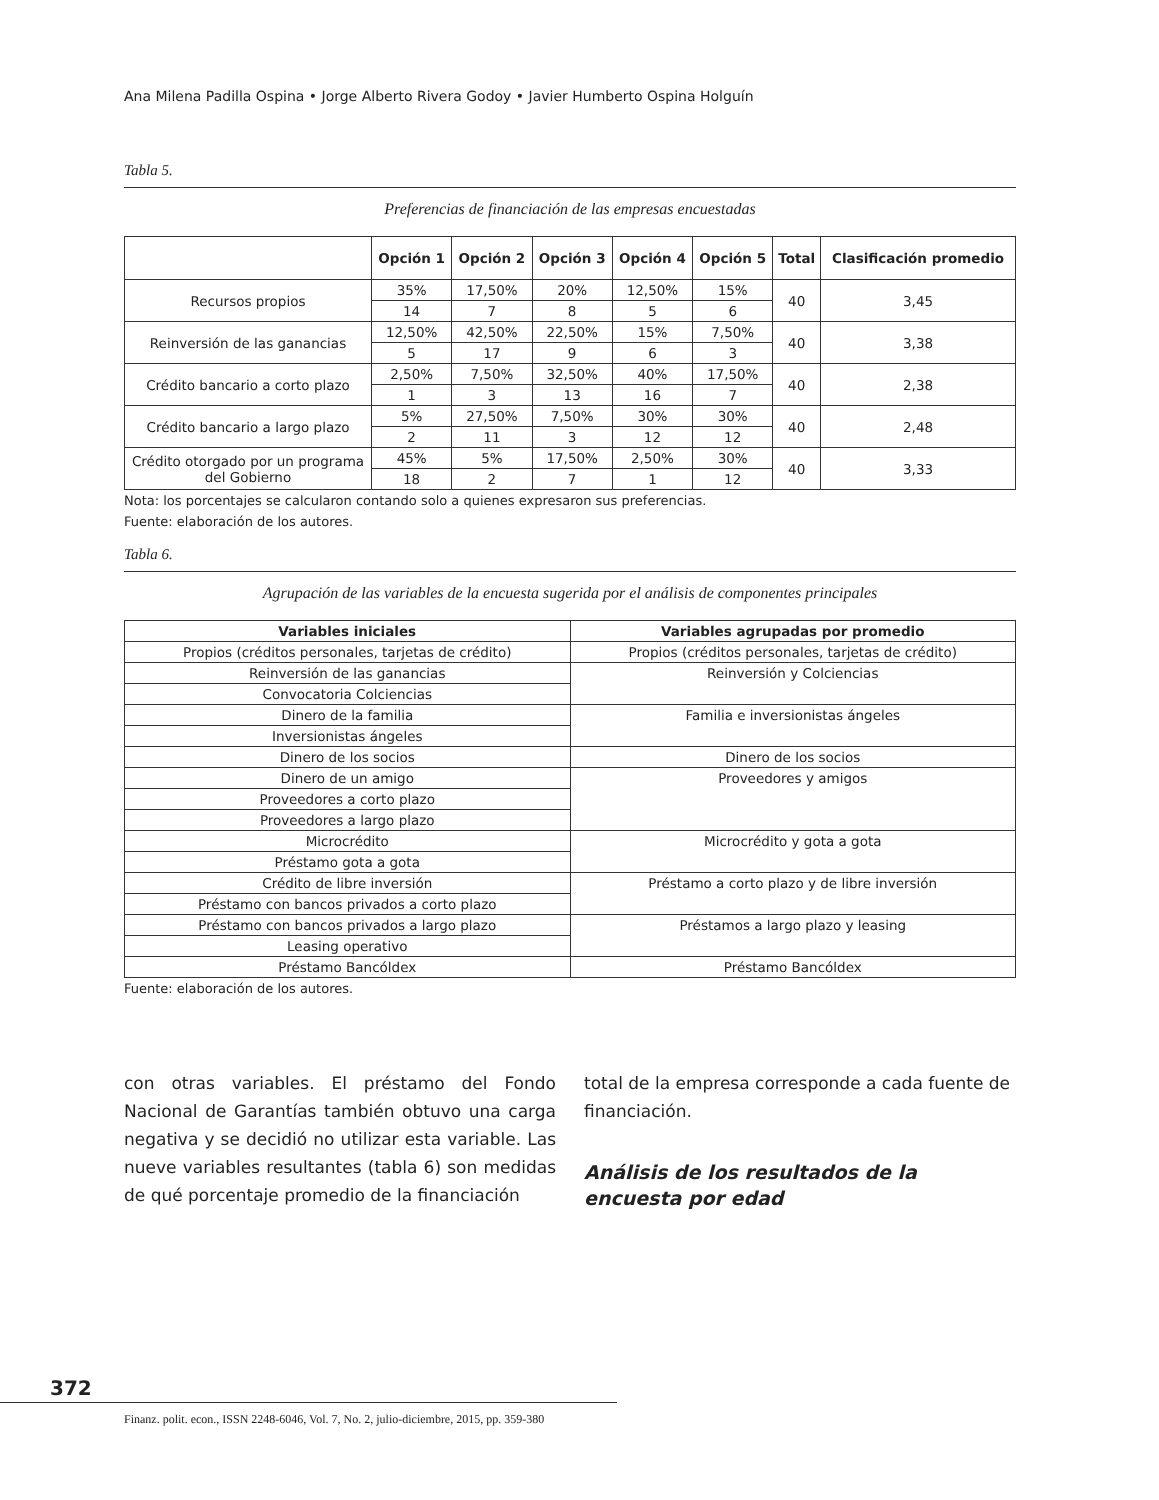Ana Milena Padilla Ospina • Jorge Alberto Rivera Godoy • Javier Humberto Ospina Holguín
Tabla 5.
Preferencias de financiación de las empresas encuestadas
| | Opción 1 | Opción 2 | Opción 3 | Opción 4 | Opción 5 | Total | Clasificación promedio |
| --- | --- | --- | --- | --- | --- | --- | --- |
| Recursos propios | 35% | 17,50% | 20% | 12,50% | 15% | 40 | 3,45 |
| | 14 | 7 | 8 | 5 | 6 | | |
| Reinversión de las ganancias | 12,50% | 42,50% | 22,50% | 15% | 7,50% | 40 | 3,38 |
| | 5 | 17 | 9 | 6 | 3 | | |
| Crédito bancario a corto plazo | 2,50% | 7,50% | 32,50% | 40% | 17,50% | 40 | 2,38 |
| | 1 | 3 | 13 | 16 | 7 | | |
| Crédito bancario a largo plazo | 5% | 27,50% | 7,50% | 30% | 30% | 40 | 2,48 |
| | 2 | 11 | 3 | 12 | 12 | | |
| Crédito otorgado por un programa del Gobierno | 45% | 5% | 17,50% | 2,50% | 30% | 40 | 3,33 |
| | 18 | 2 | 7 | 1 | 12 | | |
Nota: los porcentajes se calcularon contando solo a quienes expresaron sus preferencias.
Fuente: elaboración de los autores.
Tabla 6.
Agrupación de las variables de la encuesta sugerida por el análisis de componentes principales
| Variables iniciales | Variables agrupadas por promedio |
| --- | --- |
| Propios (créditos personales, tarjetas de crédito) | Propios (créditos personales, tarjetas de crédito) |
| Reinversión de las ganancias | Reinversión y Colciencias |
| Convocatoria Colciencias | |
| Dinero de la familia | Familia e inversionistas ángeles |
| Inversionistas ángeles | |
| Dinero de los socios | Dinero de los socios |
| Dinero de un amigo | Proveedores y amigos |
| Proveedores a corto plazo | |
| Proveedores a largo plazo | |
| Microcrédito | Microcrédito y gota a gota |
| Préstamo gota a gota | |
| Crédito de libre inversión | Préstamo a corto plazo y de libre inversión |
| Préstamo con bancos privados a corto plazo | |
| Préstamo con bancos privados a largo plazo | Préstamos a largo plazo y leasing |
| Leasing operativo | |
| Préstamo Bancóldex | Préstamo Bancóldex |
Fuente: elaboración de los autores.
con otras variables. El préstamo del Fondo Nacional de Garantías también obtuvo una carga negativa y se decidió no utilizar esta variable. Las nueve variables resultantes (tabla 6) son medidas de qué porcentaje promedio de la financiación
total de la empresa corresponde a cada fuente de financiación.
Análisis de los resultados de la encuesta por edad
372
Finanz. polit. econ., ISSN 2248-6046, Vol. 7, No. 2, julio-diciembre, 2015, pp. 359-380